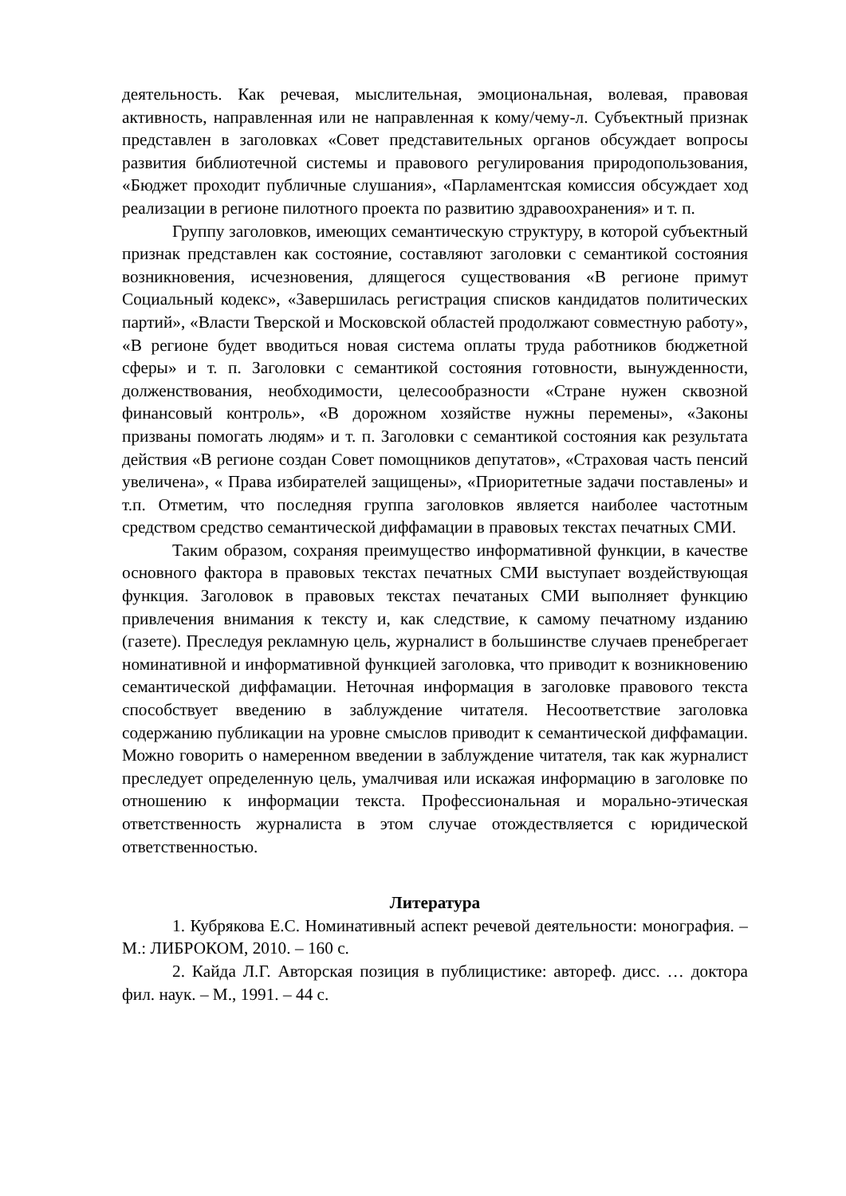деятельность. Как речевая, мыслительная, эмоциональная, волевая, правовая активность, направленная или не направленная к кому/чему-л. Субъектный признак представлен в заголовках «Совет представительных органов обсуждает вопросы развития библиотечной системы и правового регулирования природопользования, «Бюджет проходит публичные слушания», «Парламентская комиссия обсуждает ход реализации в регионе пилотного проекта по развитию здравоохранения» и т. п.
Группу заголовков, имеющих семантическую структуру, в которой субъектный признак представлен как состояние, составляют заголовки с семантикой состояния возникновения, исчезновения, длящегося существования «В регионе примут Социальный кодекс», «Завершилась регистрация списков кандидатов политических партий», «Власти Тверской и Московской областей продолжают совместную работу», «В регионе будет вводиться новая система оплаты труда работников бюджетной сферы» и т. п. Заголовки с семантикой состояния готовности, вынужденности, долженствования, необходимости, целесообразности «Стране нужен сквозной финансовый контроль», «В дорожном хозяйстве нужны перемены», «Законы призваны помогать людям» и т. п. Заголовки с семантикой состояния как результата действия «В регионе создан Совет помощников депутатов», «Страховая часть пенсий увеличена», « Права избирателей защищены», «Приоритетные задачи поставлены» и т.п. Отметим, что последняя группа заголовков является наиболее частотным средством средство семантической диффамации в правовых текстах печатных СМИ.
Таким образом, сохраняя преимущество информативной функции, в качестве основного фактора в правовых текстах печатных СМИ выступает воздействующая функция. Заголовок в правовых текстах печатаных СМИ выполняет функцию привлечения внимания к тексту и, как следствие, к самому печатному изданию (газете). Преследуя рекламную цель, журналист в большинстве случаев пренебрегает номинативной и информативной функцией заголовка, что приводит к возникновению семантической диффамации. Неточная информация в заголовке правового текста способствует введению в заблуждение читателя. Несоответствие заголовка содержанию публикации на уровне смыслов приводит к семантической диффамации. Можно говорить о намеренном введении в заблуждение читателя, так как журналист преследует определенную цель, умалчивая или искажая информацию в заголовке по отношению к информации текста. Профессиональная и морально-этическая ответственность журналиста в этом случае отождествляется с юридической ответственностью.
Литература
1. Кубрякова Е.С. Номинативный аспект речевой деятельности: монография. – М.: ЛИБРОКОМ, 2010. – 160 с.
2. Кайда Л.Г. Авторская позиция в публицистике: автореф. дисс. … доктора фил. наук. – М., 1991. – 44 с.